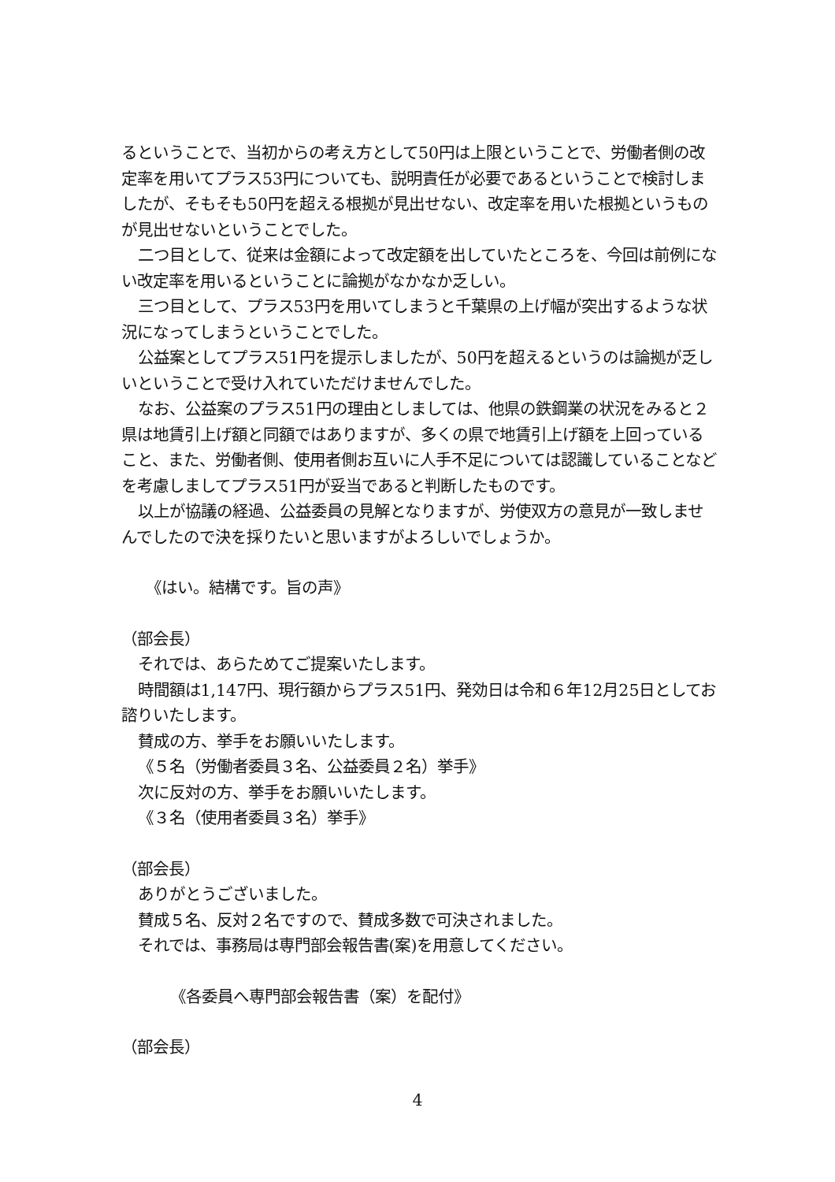るということで、当初からの考え方として50円は上限ということで、労働者側の改定率を用いてプラス53円についても、説明責任が必要であるということで検討しましたが、そもそも50円を超える根拠が見出せない、改定率を用いた根拠というものが見出せないということでした。
二つ目として、従来は金額によって改定額を出していたところを、今回は前例にない改定率を用いるということに論拠がなかなか乏しい。
三つ目として、プラス53円を用いてしまうと千葉県の上げ幅が突出するような状況になってしまうということでした。
公益案としてプラス51円を提示しましたが、50円を超えるというのは論拠が乏しいということで受け入れていただけませんでした。
なお、公益案のプラス51円の理由としましては、他県の鉄鋼業の状況をみると２県は地賃引上げ額と同額ではありますが、多くの県で地賃引上げ額を上回っていること、また、労働者側、使用者側お互いに人手不足については認識していることなどを考慮しましてプラス51円が妥当であると判断したものです。
以上が協議の経過、公益委員の見解となりますが、労使双方の意見が一致しませんでしたので決を採りたいと思いますがよろしいでしょうか。
《はい。結構です。旨の声》
（部会長）
それでは、あらためてご提案いたします。
時間額は1,147円、現行額からプラス51円、発効日は令和６年12月25日としてお諮りいたします。
賛成の方、挙手をお願いいたします。
《５名（労働者委員３名、公益委員２名）挙手》
次に反対の方、挙手をお願いいたします。
《３名（使用者委員３名）挙手》
（部会長）
ありがとうございました。
賛成５名、反対２名ですので、賛成多数で可決されました。
それでは、事務局は専門部会報告書(案)を用意してください。
《各委員へ専門部会報告書（案）を配付》
（部会長）
4